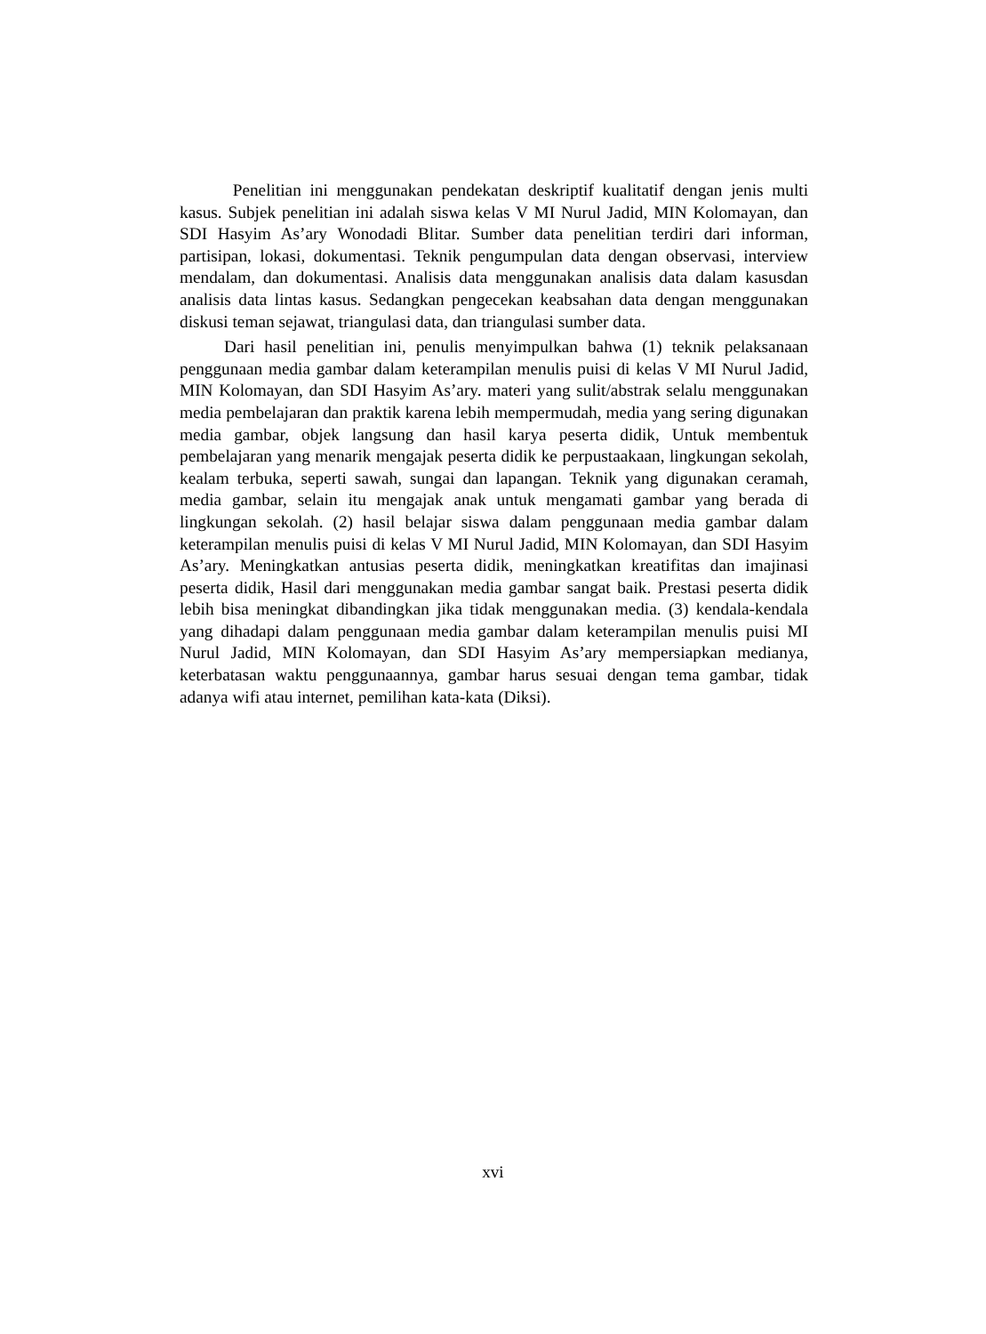Penelitian ini menggunakan pendekatan deskriptif kualitatif dengan jenis multi kasus. Subjek penelitian ini adalah siswa kelas V MI Nurul Jadid, MIN Kolomayan, dan SDI Hasyim As’ary Wonodadi Blitar. Sumber data penelitian terdiri dari informan, partisipan, lokasi, dokumentasi. Teknik pengumpulan data dengan observasi, interview mendalam, dan dokumentasi. Analisis data menggunakan analisis data dalam kasusdan analisis data lintas kasus. Sedangkan pengecekan keabsahan data dengan menggunakan diskusi teman sejawat, triangulasi data, dan triangulasi sumber data.
Dari hasil penelitian ini, penulis menyimpulkan bahwa (1) teknik pelaksanaan penggunaan media gambar dalam keterampilan menulis puisi di kelas V MI Nurul Jadid, MIN Kolomayan, dan SDI Hasyim As’ary. materi yang sulit/abstrak selalu menggunakan media pembelajaran dan praktik karena lebih mempermudah, media yang sering digunakan media gambar, objek langsung dan hasil karya peserta didik, Untuk membentuk pembelajaran yang menarik mengajak peserta didik ke perpustaakaan, lingkungan sekolah, kealam terbuka, seperti sawah, sungai dan lapangan. Teknik yang digunakan ceramah, media gambar, selain itu mengajak anak untuk mengamati gambar yang berada di lingkungan sekolah. (2) hasil belajar siswa dalam penggunaan media gambar dalam keterampilan menulis puisi di kelas V MI Nurul Jadid, MIN Kolomayan, dan SDI Hasyim As’ary. Meningkatkan antusias peserta didik, meningkatkan kreatifitas dan imajinasi peserta didik, Hasil dari menggunakan media gambar sangat baik. Prestasi peserta didik lebih bisa meningkat dibandingkan jika tidak menggunakan media. (3) kendala-kendala yang dihadapi dalam penggunaan media gambar dalam keterampilan menulis puisi MI Nurul Jadid, MIN Kolomayan, dan SDI Hasyim As’ary mempersiapkan medianya, keterbatasan waktu penggunaannya, gambar harus sesuai dengan tema gambar, tidak adanya wifi atau internet, pemilihan kata-kata (Diksi).
xvi